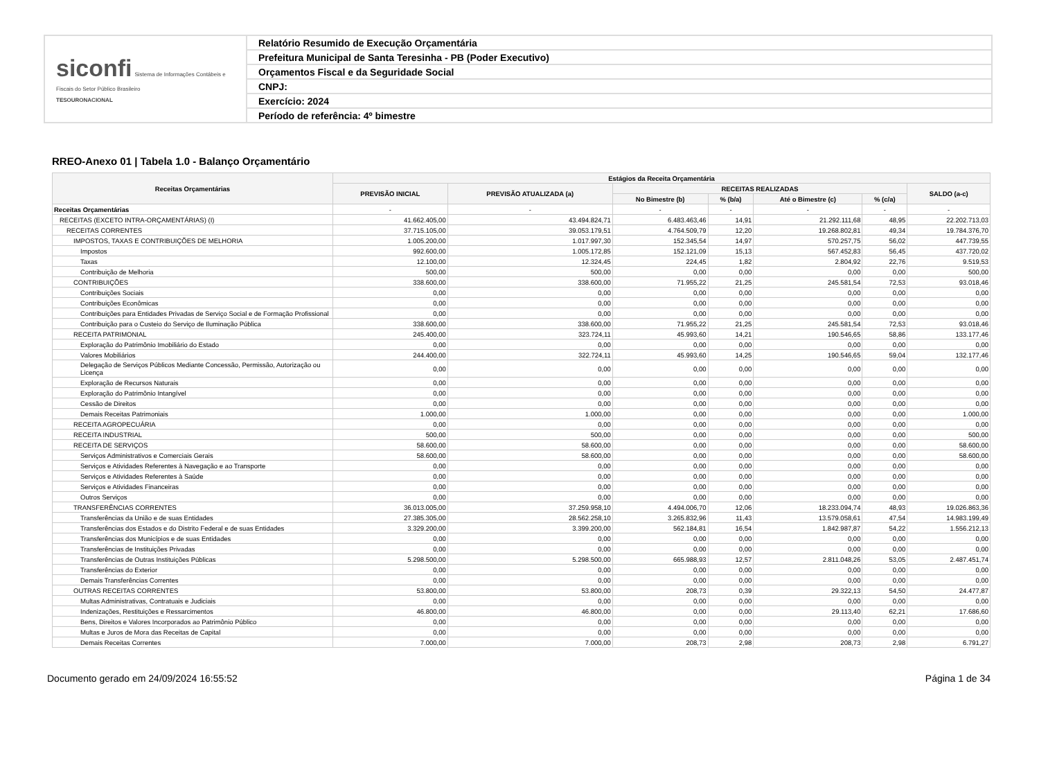| siconfi Sistema de Informações Contábeis e Fiscais do Setor Público Brasileiro TESOURONACIONAL | Relatório Resumido de Execução Orçamentária |
| | Prefeitura Municipal de Santa Teresinha - PB (Poder Executivo) |
| | Orçamentos Fiscal e da Seguridade Social |
| | CNPJ: |
| | Exercício: 2024 |
| | Período de referência: 4º bimestre |
RREO-Anexo 01 | Tabela 1.0 - Balanço Orçamentário
| Receitas Orçamentárias | Estágios da Receita Orçamentária | | | | | | |
| --- | --- | --- | --- | --- | --- | --- | --- |
| | PREVISÃO INICIAL | PREVISÃO ATUALIZADA (a) | RECEITAS REALIZADAS | | | | SALDO (a-c) |
| | | | No Bimestre (b) | % (b/a) | Até o Bimestre (c) | % (c/a) | |
| Receitas Orçamentárias | - | - | - | - | - | - | - |
| RECEITAS (EXCETO INTRA-ORÇAMENTÁRIAS) (I) | 41.662.405,00 | 43.494.824,71 | 6.483.463,46 | 14,91 | 21.292.111,68 | 48,95 | 22.202.713,03 |
| RECEITAS CORRENTES | 37.715.105,00 | 39.053.179,51 | 4.764.509,79 | 12,20 | 19.268.802,81 | 49,34 | 19.784.376,70 |
| IMPOSTOS, TAXAS E CONTRIBUIÇÕES DE MELHORIA | 1.005.200,00 | 1.017.997,30 | 152.345,54 | 14,97 | 570.257,75 | 56,02 | 447.739,55 |
| Impostos | 992.600,00 | 1.005.172,85 | 152.121,09 | 15,13 | 567.452,83 | 56,45 | 437.720,02 |
| Taxas | 12.100,00 | 12.324,45 | 224,45 | 1,82 | 2.804,92 | 22,76 | 9.519,53 |
| Contribuição de Melhoria | 500,00 | 500,00 | 0,00 | 0,00 | 0,00 | 0,00 | 500,00 |
| CONTRIBUIÇÕES | 338.600,00 | 338.600,00 | 71.955,22 | 21,25 | 245.581,54 | 72,53 | 93.018,46 |
| Contribuições Sociais | 0,00 | 0,00 | 0,00 | 0,00 | 0,00 | 0,00 | 0,00 |
| Contribuições Econômicas | 0,00 | 0,00 | 0,00 | 0,00 | 0,00 | 0,00 | 0,00 |
| Contribuições para Entidades Privadas de Serviço Social e de Formação Profissional | 0,00 | 0,00 | 0,00 | 0,00 | 0,00 | 0,00 | 0,00 |
| Contribuição para o Custeio do Serviço de Iluminação Pública | 338.600,00 | 338.600,00 | 71.955,22 | 21,25 | 245.581,54 | 72,53 | 93.018,46 |
| RECEITA PATRIMONIAL | 245.400,00 | 323.724,11 | 45.993,60 | 14,21 | 190.546,65 | 58,86 | 133.177,46 |
| Exploração do Patrimônio Imobiliário do Estado | 0,00 | 0,00 | 0,00 | 0,00 | 0,00 | 0,00 | 0,00 |
| Valores Mobiliários | 244.400,00 | 322.724,11 | 45.993,60 | 14,25 | 190.546,65 | 59,04 | 132.177,46 |
| Delegação de Serviços Públicos Mediante Concessão, Permissão, Autorização ou Licença | 0,00 | 0,00 | 0,00 | 0,00 | 0,00 | 0,00 | 0,00 |
| Exploração de Recursos Naturais | 0,00 | 0,00 | 0,00 | 0,00 | 0,00 | 0,00 | 0,00 |
| Exploração do Patrimônio Intangível | 0,00 | 0,00 | 0,00 | 0,00 | 0,00 | 0,00 | 0,00 |
| Cessão de Direitos | 0,00 | 0,00 | 0,00 | 0,00 | 0,00 | 0,00 | 0,00 |
| Demais Receitas Patrimoniais | 1.000,00 | 1.000,00 | 0,00 | 0,00 | 0,00 | 0,00 | 1.000,00 |
| RECEITA AGROPECUÁRIA | 0,00 | 0,00 | 0,00 | 0,00 | 0,00 | 0,00 | 0,00 |
| RECEITA INDUSTRIAL | 500,00 | 500,00 | 0,00 | 0,00 | 0,00 | 0,00 | 500,00 |
| RECEITA DE SERVIÇOS | 58.600,00 | 58.600,00 | 0,00 | 0,00 | 0,00 | 0,00 | 58.600,00 |
| Serviços Administrativos e Comerciais Gerais | 58.600,00 | 58.600,00 | 0,00 | 0,00 | 0,00 | 0,00 | 58.600,00 |
| Serviços e Atividades Referentes à Navegação e ao Transporte | 0,00 | 0,00 | 0,00 | 0,00 | 0,00 | 0,00 | 0,00 |
| Serviços e Atividades Referentes à Saúde | 0,00 | 0,00 | 0,00 | 0,00 | 0,00 | 0,00 | 0,00 |
| Serviços e Atividades Financeiras | 0,00 | 0,00 | 0,00 | 0,00 | 0,00 | 0,00 | 0,00 |
| Outros Serviços | 0,00 | 0,00 | 0,00 | 0,00 | 0,00 | 0,00 | 0,00 |
| TRANSFERÊNCIAS CORRENTES | 36.013.005,00 | 37.259.958,10 | 4.494.006,70 | 12,06 | 18.233.094,74 | 48,93 | 19.026.863,36 |
| Transferências da União e de suas Entidades | 27.385.305,00 | 28.562.258,10 | 3.265.832,96 | 11,43 | 13.579.058,61 | 47,54 | 14.983.199,49 |
| Transferências dos Estados e do Distrito Federal e de suas Entidades | 3.329.200,00 | 3.399.200,00 | 562.184,81 | 16,54 | 1.842.987,87 | 54,22 | 1.556.212,13 |
| Transferências dos Municípios e de suas Entidades | 0,00 | 0,00 | 0,00 | 0,00 | 0,00 | 0,00 | 0,00 |
| Transferências de Instituições Privadas | 0,00 | 0,00 | 0,00 | 0,00 | 0,00 | 0,00 | 0,00 |
| Transferências de Outras Instituições Públicas | 5.298.500,00 | 5.298.500,00 | 665.988,93 | 12,57 | 2.811.048,26 | 53,05 | 2.487.451,74 |
| Transferências do Exterior | 0,00 | 0,00 | 0,00 | 0,00 | 0,00 | 0,00 | 0,00 |
| Demais Transferências Correntes | 0,00 | 0,00 | 0,00 | 0,00 | 0,00 | 0,00 | 0,00 |
| OUTRAS RECEITAS CORRENTES | 53.800,00 | 53.800,00 | 208,73 | 0,39 | 29.322,13 | 54,50 | 24.477,87 |
| Multas Administrativas, Contratuais e Judiciais | 0,00 | 0,00 | 0,00 | 0,00 | 0,00 | 0,00 | 0,00 |
| Indenizações, Restituições e Ressarcimentos | 46.800,00 | 46.800,00 | 0,00 | 0,00 | 29.113,40 | 62,21 | 17.686,60 |
| Bens, Direitos e Valores Incorporados ao Patrimônio Público | 0,00 | 0,00 | 0,00 | 0,00 | 0,00 | 0,00 | 0,00 |
| Multas e Juros de Mora das Receitas de Capital | 0,00 | 0,00 | 0,00 | 0,00 | 0,00 | 0,00 | 0,00 |
| Demais Receitas Correntes | 7.000,00 | 7.000,00 | 208,73 | 2,98 | 208,73 | 2,98 | 6.791,27 |
Documento gerado em 24/09/2024 16:55:52 Página 1 de 34